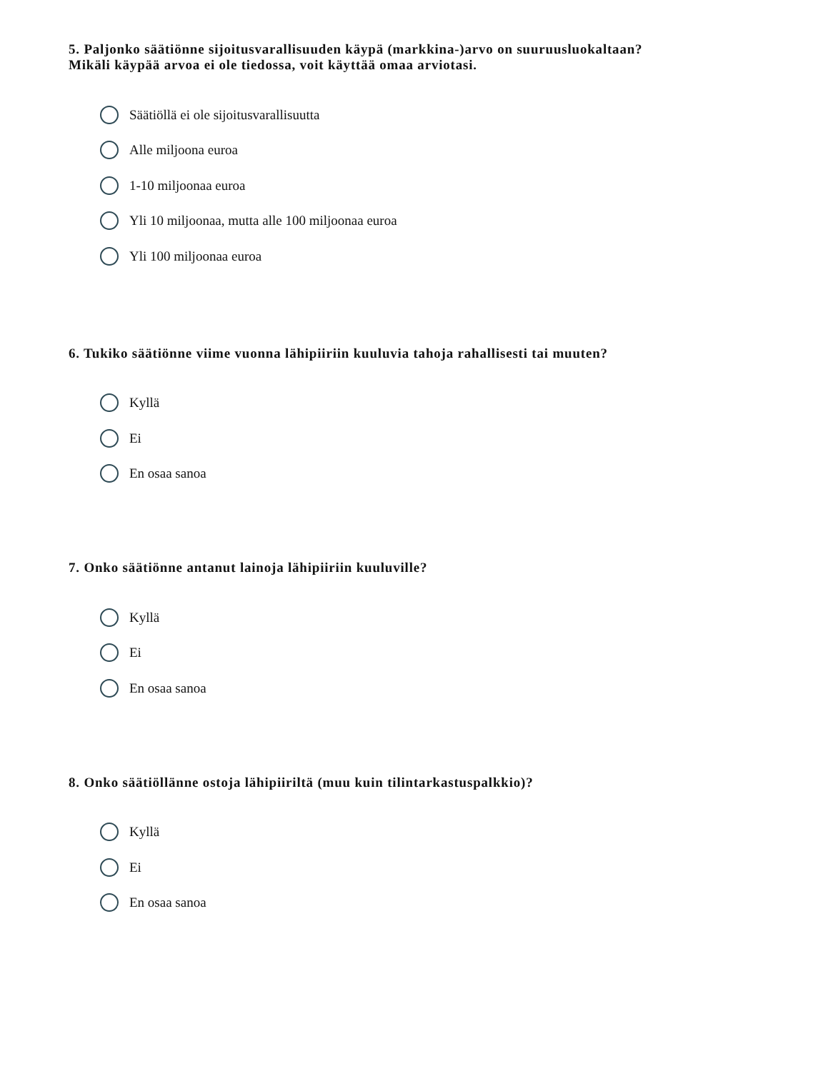5. Paljonko säätiönne sijoitusvarallisuuden käypä (markkina-)arvo on suuruusluokaltaan?
Mikäli käypää arvoa ei ole tiedossa, voit käyttää omaa arviotasi.
Säätiöllä ei ole sijoitusvarallisuutta
Alle miljoona euroa
1-10 miljoonaa euroa
Yli 10 miljoonaa, mutta alle 100 miljoonaa euroa
Yli 100 miljoonaa euroa
6. Tukiko säätiönne viime vuonna lähipiiriin kuuluvia tahoja rahallisesti tai muuten?
Kyllä
Ei
En osaa sanoa
7. Onko säätiönne antanut lainoja lähipiiriin kuuluville?
Kyllä
Ei
En osaa sanoa
8. Onko säätiöllänne ostoja lähipiiriltä (muu kuin tilintarkastuspalkkio)?
Kyllä
Ei
En osaa sanoa